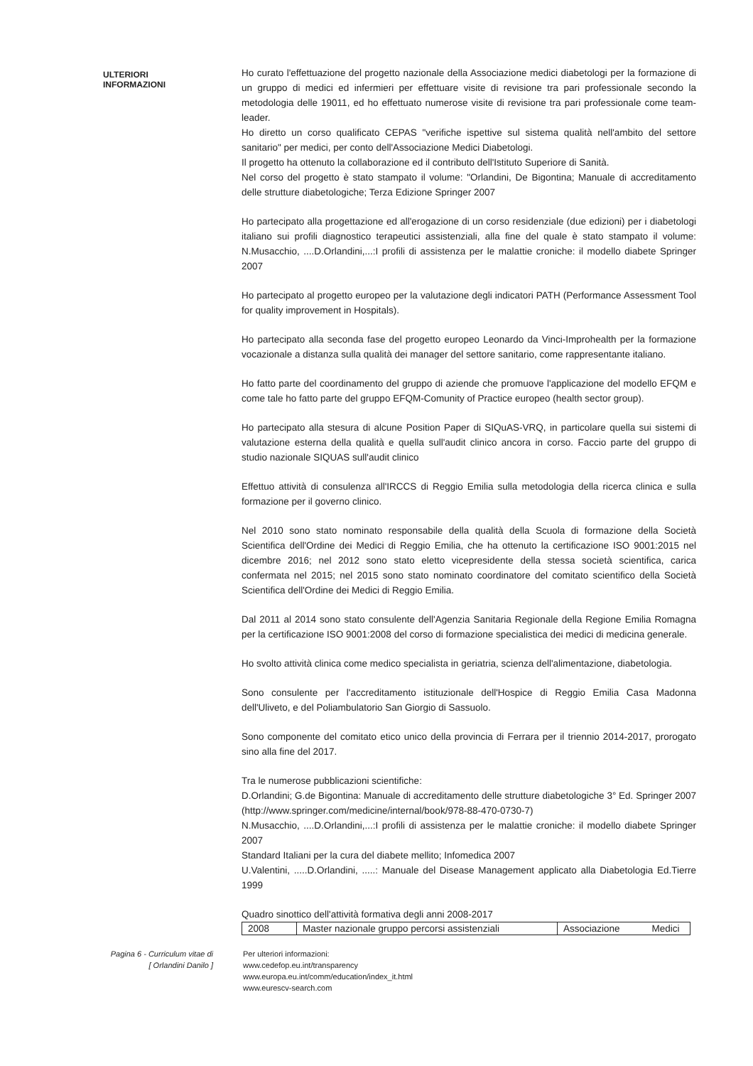ULTERIORI INFORMAZIONI
Ho curato l'effettuazione del progetto nazionale della Associazione medici diabetologi per la formazione di un gruppo di medici ed infermieri per effettuare visite di revisione tra pari professionale secondo la metodologia delle 19011, ed ho effettuato numerose visite di revisione tra pari professionale come team-leader.
Ho diretto un corso qualificato CEPAS "verifiche ispettive sul sistema qualità nell'ambito del settore sanitario" per medici, per conto dell'Associazione Medici Diabetologi.
Il progetto ha ottenuto la collaborazione ed il contributo dell'Istituto Superiore di Sanità.
Nel corso del progetto è stato stampato il volume: "Orlandini, De Bigontina; Manuale di accreditamento delle strutture diabetologiche; Terza Edizione Springer 2007
Ho partecipato alla progettazione ed all'erogazione di un corso residenziale (due edizioni) per i diabetologi italiano sui profili diagnostico terapeutici assistenziali, alla fine del quale è stato stampato il volume: N.Musacchio, ....D.Orlandini,...:I profili di assistenza per le malattie croniche: il modello diabete Springer 2007
Ho partecipato al progetto europeo per la valutazione degli indicatori PATH (Performance Assessment Tool for quality improvement in Hospitals).
Ho partecipato alla seconda fase del progetto europeo Leonardo da Vinci-Improhealth per la formazione vocazionale a distanza sulla qualità dei manager del settore sanitario, come rappresentante italiano.
Ho fatto parte del coordinamento del gruppo di aziende che promuove l'applicazione del modello EFQM e come tale ho fatto parte del gruppo EFQM-Comunity of Practice europeo (health sector group).
Ho partecipato alla stesura di alcune Position Paper di SIQuAS-VRQ, in particolare quella sui sistemi di valutazione esterna della qualità e quella sull'audit clinico ancora in corso. Faccio parte del gruppo di studio nazionale SIQUAS sull'audit clinico
Effettuo attività di consulenza all'IRCCS di Reggio Emilia sulla metodologia della ricerca clinica e sulla formazione per il governo clinico.
Nel 2010 sono stato nominato responsabile della qualità della Scuola di formazione della Società Scientifica dell'Ordine dei Medici di Reggio Emilia, che ha ottenuto la certificazione ISO 9001:2015 nel dicembre 2016; nel 2012 sono stato eletto vicepresidente della stessa società scientifica, carica confermata nel 2015; nel 2015 sono stato nominato coordinatore del comitato scientifico della Società Scientifica dell'Ordine dei Medici di Reggio Emilia.
Dal 2011 al 2014 sono stato consulente dell'Agenzia Sanitaria Regionale della Regione Emilia Romagna per la certificazione ISO 9001:2008 del corso di formazione specialistica dei medici di medicina generale.
Ho svolto attività clinica come medico specialista in geriatria, scienza dell'alimentazione, diabetologia.
Sono consulente per l'accreditamento istituzionale dell'Hospice di Reggio Emilia Casa Madonna dell'Uliveto, e del Poliambulatorio San Giorgio di Sassuolo.
Sono componente del comitato etico unico della provincia di Ferrara per il triennio 2014-2017, prorogato sino alla fine del 2017.
Tra le numerose pubblicazioni scientifiche:
D.Orlandini; G.de Bigontina: Manuale di accreditamento delle strutture diabetologiche 3° Ed. Springer 2007 (http://www.springer.com/medicine/internal/book/978-88-470-0730-7)
N.Musacchio, ....D.Orlandini,...:I profili di assistenza per le malattie croniche: il modello diabete Springer 2007
Standard Italiani per la cura del diabete mellito; Infomedica 2007
U.Valentini, .....D.Orlandini, .....: Manuale del Disease Management applicato alla Diabetologia Ed.Tierre 1999
Quadro sinottico dell'attività formativa degli anni 2008-2017
| 2008 | Master nazionale gruppo percorsi assistenziali | Associazione Medici |
Pagina 6 - Curriculum vitae di
[ Orlandini Danilo ]
Per ulteriori informazioni:
www.cedefop.eu.int/transparency
www.europa.eu.int/comm/education/index_it.html
www.eurescv-search.com